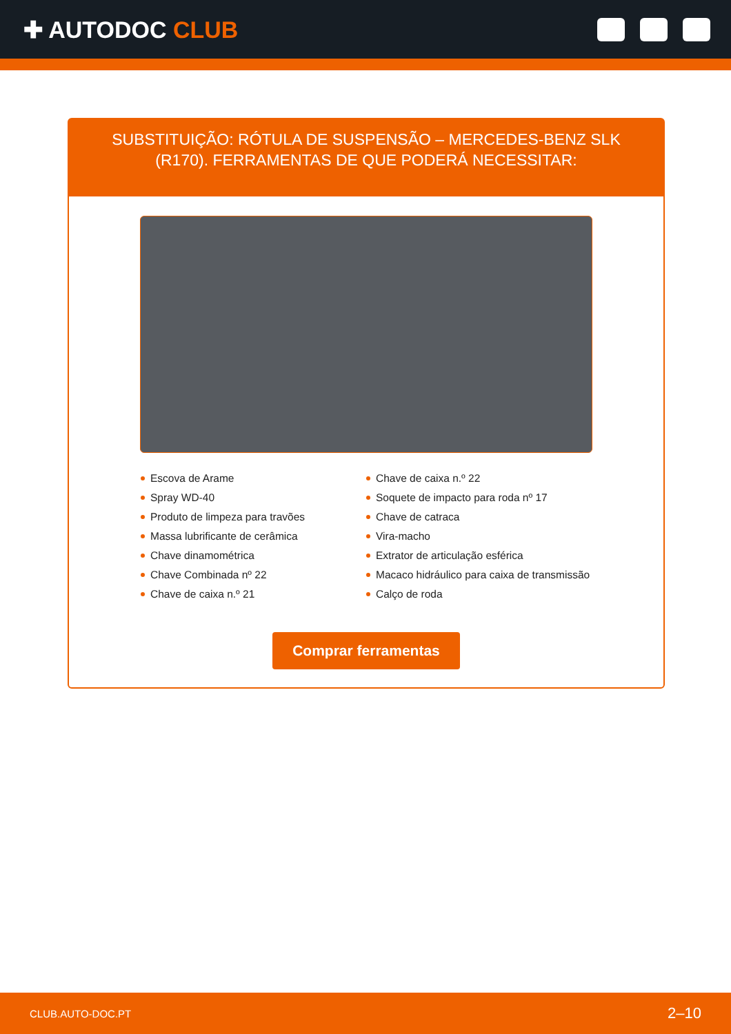✚ AUTODOC CLUB
SUBSTITUIÇÃO: RÓTULA DE SUSPENSÃO – MERCEDES-BENZ SLK (R170). FERRAMENTAS DE QUE PODERÁ NECESSITAR:
Escova de Arame
Spray WD-40
Produto de limpeza para travões
Massa lubrificante de cerâmica
Chave dinamométrica
Chave Combinada nº 22
Chave de caixa n.º 21
Chave de caixa n.º 22
Soquete de impacto para roda nº 17
Chave de catraca
Vira-macho
Extrator de articulação esférica
Macaco hidráulico para caixa de transmissão
Calço de roda
Comprar ferramentas
CLUB.AUTO-DOC.PT 2–10